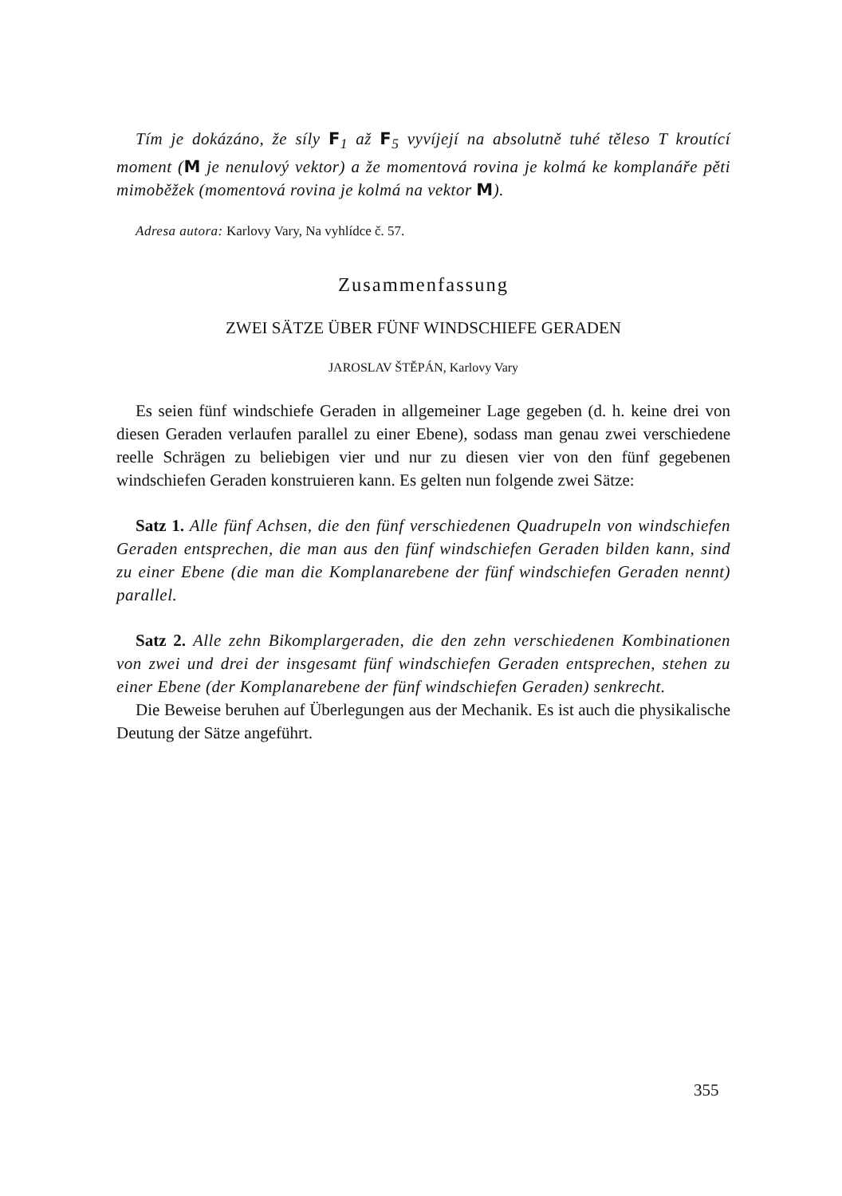Tím je dokázáno, že síly F<sub>1</sub> až F<sub>5</sub> vyvíjejí na absolutně tuhé těleso T kroutící moment (M je nenulový vektor) a že momentová rovina je kolmá ke komplanáře pěti mimoběžek (momentová rovina je kolmá na vektor M).
Adresa autora: Karlovy Vary, Na vyhlídce č. 57.
Zusammenfassung
ZWEI SÄTZE ÜBER FÜNF WINDSCHIEFE GERADEN
JAROSLAV ŠTĚPÁN, Karlovy Vary
Es seien fünf windschiefe Geraden in allgemeiner Lage gegeben (d. h. keine drei von diesen Geraden verlaufen parallel zu einer Ebene), sodass man genau zwei verschiedene reelle Schrägen zu beliebigen vier und nur zu diesen vier von den fünf gegebenen windschiefen Geraden konstruieren kann. Es gelten nun folgende zwei Sätze:
Satz 1. Alle fünf Achsen, die den fünf verschiedenen Quadrupeln von windschiefen Geraden entsprechen, die man aus den fünf windschiefen Geraden bilden kann, sind zu einer Ebene (die man die Komplanarebene der fünf windschiefen Geraden nennt) parallel.
Satz 2. Alle zehn Bikomplargeraden, die den zehn verschiedenen Kombinationen von zwei und drei der insgesamt fünf windschiefen Geraden entsprechen, stehen zu einer Ebene (der Komplanarebene der fünf windschiefen Geraden) senkrecht.
Die Beweise beruhen auf Überlegungen aus der Mechanik. Es ist auch die physikalische Deutung der Sätze angeführt.
355